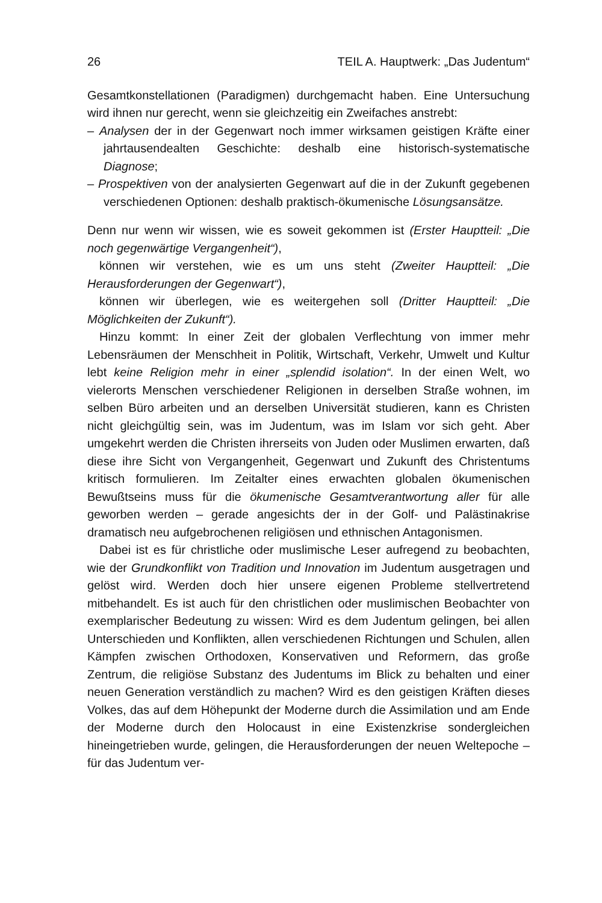26 TEIL A. Hauptwerk: „Das Judentum“
Gesamtkonstellationen (Paradigmen) durchgemacht haben. Eine Untersuchung wird ihnen nur gerecht, wenn sie gleichzeitig ein Zweifaches anstrebt:
– Analysen der in der Gegenwart noch immer wirksamen geistigen Kräfte einer jahrtausendealten Geschichte: deshalb eine historisch-systematische Diagnose;
– Prospektiven von der analysierten Gegenwart auf die in der Zukunft gegebenen verschiedenen Optionen: deshalb praktisch-ökumenische Lösungsansätze.
Denn nur wenn wir wissen, wie es soweit gekommen ist (Erster Hauptteil: „Die noch gegenwärtige Vergangenheit“),
können wir verstehen, wie es um uns steht (Zweiter Hauptteil: „Die Herausforderungen der Gegenwart“),
können wir überlegen, wie es weitergehen soll (Dritter Hauptteil: „Die Möglichkeiten der Zukunft“).
Hinzu kommt: In einer Zeit der globalen Verflechtung von immer mehr Lebensräumen der Menschheit in Politik, Wirtschaft, Verkehr, Umwelt und Kultur lebt keine Religion mehr in einer „splendid isolation“. In der einen Welt, wo vielerorts Menschen verschiedener Religionen in derselben Straße wohnen, im selben Büro arbeiten und an derselben Universität studieren, kann es Christen nicht gleichgültig sein, was im Judentum, was im Islam vor sich geht. Aber umgekehrt werden die Christen ihrerseits von Juden oder Muslimen erwarten, daß diese ihre Sicht von Vergangenheit, Gegenwart und Zukunft des Christentums kritisch formulieren. Im Zeitalter eines erwachten globalen ökumenischen Bewußtseins muss für die ökumenische Gesamtverantwortung aller für alle geworben werden – gerade angesichts der in der Golf- und Palästinakrise dramatisch neu aufgebrochenen religiösen und ethnischen Antagonismen.
Dabei ist es für christliche oder muslimische Leser aufregend zu beobachten, wie der Grundkonflikt von Tradition und Innovation im Judentum ausgetragen und gelöst wird. Werden doch hier unsere eigenen Probleme stellvertretend mitbehandelt. Es ist auch für den christlichen oder muslimischen Beobachter von exemplarischer Bedeutung zu wissen: Wird es dem Judentum gelingen, bei allen Unterschieden und Konflikten, allen verschiedenen Richtungen und Schulen, allen Kämpfen zwischen Orthodoxen, Konservativen und Reformern, das große Zentrum, die religiöse Substanz des Judentums im Blick zu behalten und einer neuen Generation verständlich zu machen? Wird es den geistigen Kräften dieses Volkes, das auf dem Höhepunkt der Moderne durch die Assimilation und am Ende der Moderne durch den Holocaust in eine Existenzkrise sondergleichen hineingetrieben wurde, gelingen, die Herausforderungen der neuen Weltepoche – für das Judentum ver-